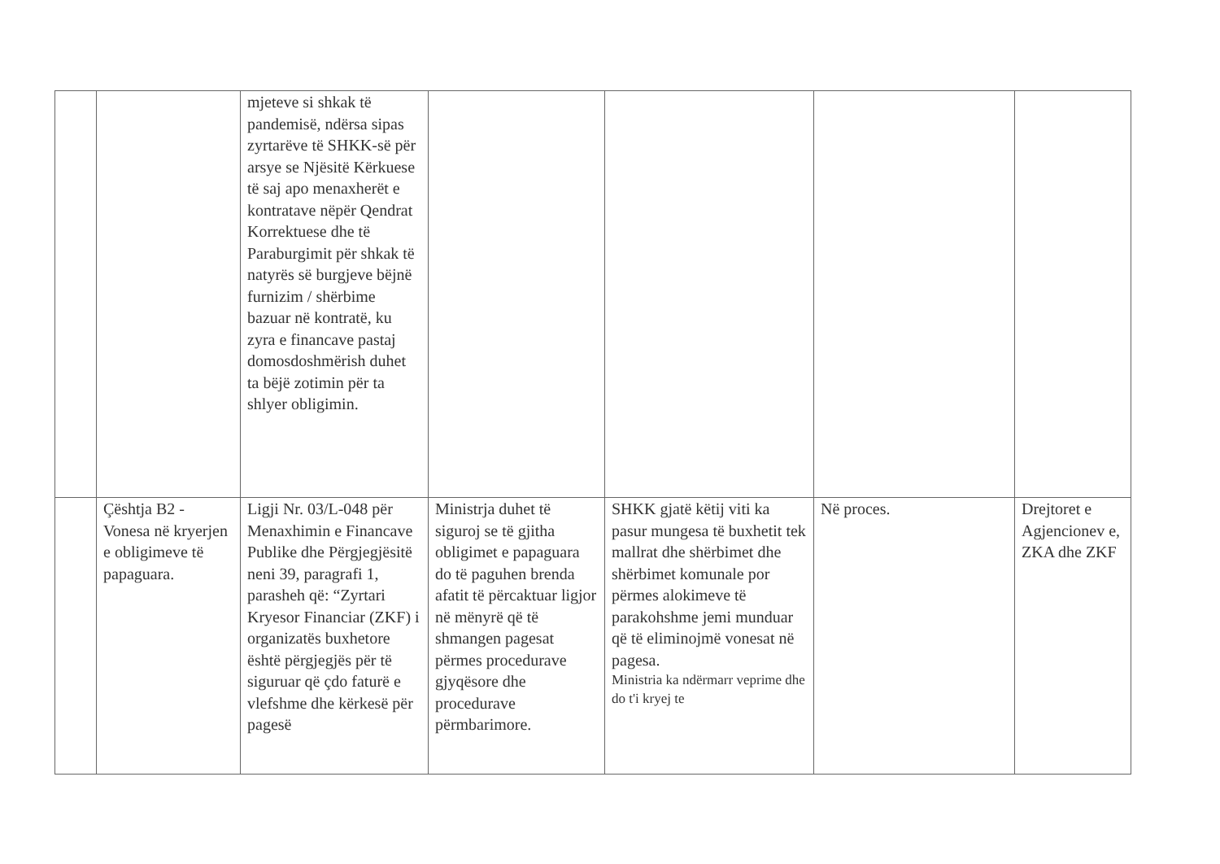| | | mjeteve si shkak të pandemisë, ndërsa sipas zyrtarëve të SHKK-së për arsye se Njësitë Kërkuese të saj apo menaxherët e kontratave nëpër Qendrat Korrektuese dhe të Paraburgimit për shkak të natyrës së burgjeve bëjnë furnizim / shërbime bazuar në kontratë, ku zyra e financave pastaj domosdoshmërish duhet ta bëjë zotimin për ta shlyer obligimin. | | | | |
| | Çështja B2 - Vonesa në kryerjen e obligimeve të papaguara. | Ligji Nr. 03/L-048 për Menaxhimin e Financave Publike dhe Përgjegjësitë neni 39, paragrafi 1, parasheh që: “Zyrtari Kryesor Financiar (ZKF) i organizatës buxhetore është përgjegjës për të siguruar që çdo faturë e vlefshme dhe kërkesë për pagesë | Ministrja duhet të siguroj se të gjitha obligimet e papaguara do të paguhen brenda afatit të përcaktuar ligjor në mënyrë që të shmangen pagesat përmes procedurave gjyqësore dhe procedurave përmbarimore. | SHKK gjatë këtij viti ka pasur mungesa të buxhetit tek mallrat dhe shërbimet dhe shërbimet komunale por përmes alokimeve të parakohshme jemi munduar që të eliminojmë vonesat në pagesa. Ministria ka ndërmarr veprime dhe do t'i kryej te | Në proces. | Drejtoret e Agjencionev e, ZKA dhe ZKF |